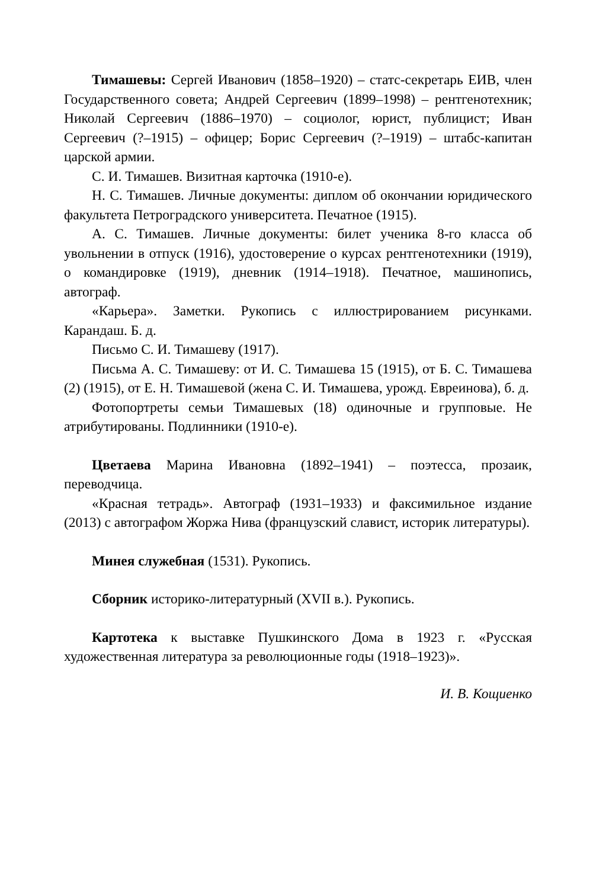Тимашевы: Сергей Иванович (1858–1920) – статс-секретарь ЕИВ, член Государственного совета; Андрей Сергеевич (1899–1998) – рентгенотехник; Николай Сергеевич (1886–1970) – социолог, юрист, публицист; Иван Сергеевич (?–1915) – офицер; Борис Сергеевич (?–1919) – штабс-капитан царской армии.
С. И. Тимашев. Визитная карточка (1910-е).
Н. С. Тимашев. Личные документы: диплом об окончании юридического факультета Петроградского университета. Печатное (1915).
А. С. Тимашев. Личные документы: билет ученика 8-го класса об увольнении в отпуск (1916), удостоверение о курсах рентгенотехники (1919), о командировке (1919), дневник (1914–1918). Печатное, машинопись, автограф.
«Карьера». Заметки. Рукопись с иллюстрированием рисунками. Карандаш. Б. д.
Письмо С. И. Тимашеву (1917).
Письма А. С. Тимашеву: от И. С. Тимашева 15 (1915), от Б. С. Тимашева (2) (1915), от Е. Н. Тимашевой (жена С. И. Тимашева, урожд. Евреинова), б. д.
Фотопортреты семьи Тимашевых (18) одиночные и групповые. Не атрибутированы. Подлинники (1910-е).
Цветаева Марина Ивановна (1892–1941) – поэтесса, прозаик, переводчица.
«Красная тетрадь». Автограф (1931–1933) и факсимильное издание (2013) с автографом Жоржа Нива (французский славист, историк литературы).
Минея служебная (1531). Рукопись.
Сборник историко-литературный (XVII в.). Рукопись.
Картотека к выставке Пушкинского Дома в 1923 г. «Русская художественная литература за революционные годы (1918–1923)».
И. В. Кощиенко